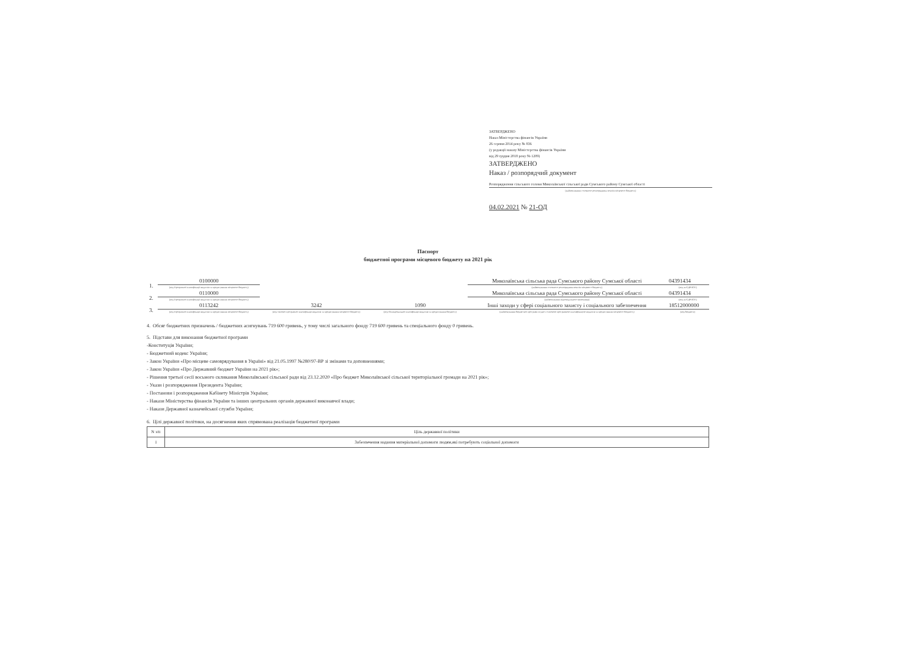ЗАТВЕРДЖЕНО
Наказ Міністерства фінансів України
26 серпня 2014 року № 836
(у редакції наказу Міністерства фінансів України
від 29 грудня 2018 року № 1209)
ЗАТВЕРДЖЕНО
Наказ / розпорядчий документ
Розпорядження сільського голови Миколаївської сільської ради Сумського району Сумської області
(найменування головного розпорядника коштів місцевого бюджету)
04.02.2021 № 21-ОД
Паспорт
бюджетної програми місцевого бюджету на 2021 рік
| 1. | 0100000 | | | Миколаївська сільська рада Сумського району Сумської області | 04391434 |
| | (код Програмної класифікації видатків та кредитування місцевого бюджету) | | | (найменування головного розпорядника коштів місцевого бюджету) | (код за ЄДРПОУ) |
| 2. | 0110000 | | | Миколаївська сільська рада Сумського району Сумської області | 04391434 |
| | (код Програмної класифікації видатків та кредитування місцевого бюджету) | | | (найменування відповідального виконавця) | (код за ЄДРПОУ) |
| 3. | 0113242 | 3242 | 1090 | Інші заходи у сфері соціального захисту і соціального забезпечення | 18512000000 |
| | (код Програмної класифікації видатків та кредитування місцевого бюджету) | (код Типової програмної класифікації видатків та кредитування місцевого бюджету) | (код Функціональної класифікації видатків та кредитування бюджету) | (найменування бюджетної програми згідно з Типовою програмною класифікацією видатків та кредитування місцевого бюджету) | (код бюджету) |
4. Обсяг бюджетних призначень / бюджетних асигнувань 719 600 гривень, у тому числі загального фонду 719 600 гривень та спеціального фонду 0 гривень.
5. Підстави для виконання бюджетної програми
-Конституція України;
- Бюджетний кодекс України;
- Закон України «Про місцеве самоврядування в Україні» від 21.05.1997 №280/97-ВР зі змінами та доповненнями;
- Закон України «Про Державний бюджет України на 2021 рік»;
- Рішення третьої сесії восьмого скликання Миколаївської сільської ради від 23.12.2020 «Про бюджет Миколаївської сільської територіальної громади на 2021 рік»;
- Укази і розпорядження Президента України;
- Постанови і розпорядження Кабінету Міністрів України;
- Накази Міністерства фінансів України та інших центральних органів державної виконавчої влади;
- Накази Державної казначейської служби України;
6. Цілі державної політики, на досягнення яких спрямована реалізація бюджетної програми
| N з/п | Ціль державної політики |
| --- | --- |
| 1 | Забезпечення надання матеріальної допомоги людям,які потребують соціальної допомоги |